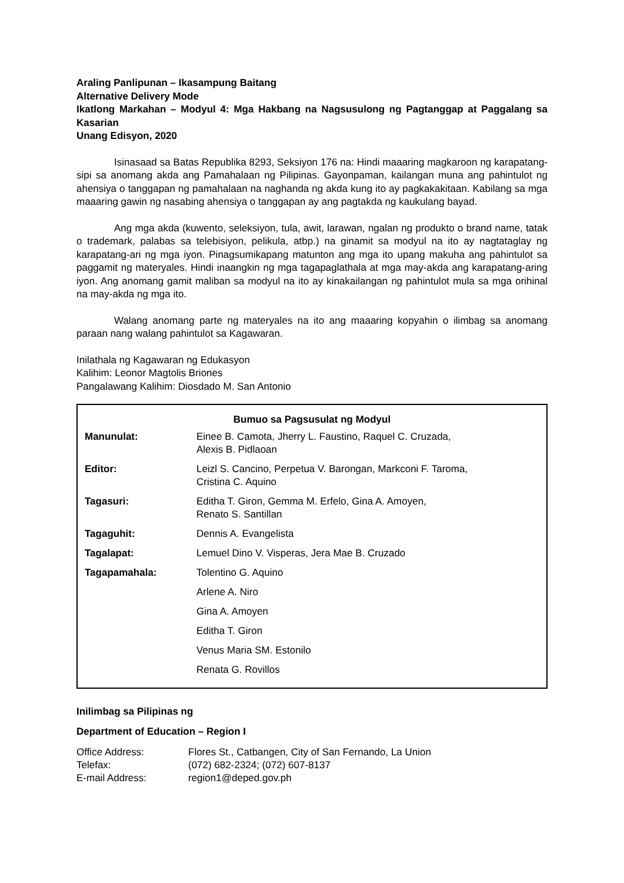Araling Panlipunan – Ikasampung Baitang
Alternative Delivery Mode
Ikatlong Markahan – Modyul 4: Mga Hakbang na Nagsusulong ng Pagtanggap at Paggalang sa Kasarian
Unang Edisyon, 2020
Isinasaad sa Batas Republika 8293, Seksiyon 176 na: Hindi maaaring magkaroon ng karapatang-sipi sa anomang akda ang Pamahalaan ng Pilipinas. Gayonpaman, kailangan muna ang pahintulot ng ahensiya o tanggapan ng pamahalaan na naghanda ng akda kung ito ay pagkakakitaan. Kabilang sa mga maaaring gawin ng nasabing ahensiya o tanggapan ay ang pagtakda ng kaukulang bayad.
Ang mga akda (kuwento, seleksiyon, tula, awit, larawan, ngalan ng produkto o brand name, tatak o trademark, palabas sa telebisiyon, pelikula, atbp.) na ginamit sa modyul na ito ay nagtataglay ng karapatang-ari ng mga iyon. Pinagsumikapang matunton ang mga ito upang makuha ang pahintulot sa paggamit ng materyales. Hindi inaangkin ng mga tagapaglathala at mga may-akda ang karapatang-aring iyon. Ang anomang gamit maliban sa modyul na ito ay kinakailangan ng pahintulot mula sa mga orihinal na may-akda ng mga ito.
Walang anomang parte ng materyales na ito ang maaaring kopyahin o ilimbag sa anomang paraan nang walang pahintulot sa Kagawaran.
Inilathala ng Kagawaran ng Edukasyon
Kalihim: Leonor Magtolis Briones
Pangalawang Kalihim: Diosdado M. San Antonio
Bumuo sa Pagsusulat ng Modyul
| Manunulat: | Einee B. Camota, Jherry L. Faustino, Raquel C. Cruzada, Alexis B. Pidlaoan |
| Editor: | Leizl S. Cancino, Perpetua V. Barongan, Markconi F. Taroma, Cristina C. Aquino |
| Tagasuri: | Editha T. Giron, Gemma M. Erfelo, Gina A. Amoyen, Renato S. Santillan |
| Tagaguhit: | Dennis A. Evangelista |
| Tagalapat: | Lemuel Dino V. Visperas, Jera Mae B. Cruzado |
| Tagapamahala: | Tolentino G. Aquino |
| | Arlene A. Niro |
| | Gina A. Amoyen |
| | Editha T. Giron |
| | Venus Maria SM. Estonilo |
| | Renata G. Rovillos |
Inilimbag sa Pilipinas ng
Department of Education – Region I
| Office Address: | Flores St., Catbangen, City of San Fernando, La Union |
| Telefax: | (072) 682-2324; (072) 607-8137 |
| E-mail Address: | region1@deped.gov.ph |